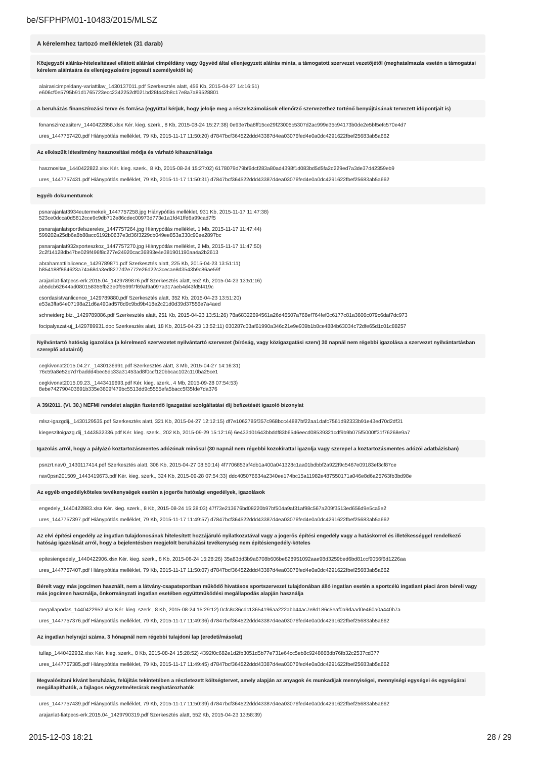be/SFPHPM01-10483/2015/MLSZ
A kérelemhez tartozó mellékletek (31 darab)
Közjegyzői aláírás-hitelesítéssel ellátott aláírási címpéldány vagy ügyvéd által ellenjegyzett aláírás minta, a támogatott szervezet vezetőjétől (meghatalmazás esetén a támogatási kérelem aláírására és ellenjegyzésére jogosult személyektől is)
alairasicimpeldany-variattilav_1430137011.pdf Szerkesztés alatt, 456 Kb, 2015-04-27 14:16:51)
e606cf0e5795b91d1765723ecc2342252df021bd28f442b8c17e8a7a89528801
A beruházás finanszírozási terve és forrása (egyúttal kérjük, hogy jelölje meg a részelszámolások ellenőrző szervezethez történő benyújtásának tervezett időpontjait is)
fonanszirozasiterv_1440422858.xlsx Kér. kieg. szerk., 8 Kb, 2015-08-24 15:27:38) 0e93e7ba8ff15ce29f23005c5307d2ac999e35c94173b0de2e5bf5efc570e4d7
ures_1447757420.pdf Hiánypótlás melléklet, 79 Kb, 2015-11-17 11:50:20) d7847bcf364522ddd43387d4ea03076fed4e0a0dc4291622fbef25683ab5a662
Az elkészült létesítmény hasznosítási módja és várható kihasználtsága
hasznositas_1440422822.xlsx Kér. kieg. szerk., 8 Kb, 2015-08-24 15:27:02) 6178079d79bf6dcf283a80ad4398f1d083bd5d5fa2d229ed7a3de37d42359eb9
ures_1447757431.pdf Hiánypótlás melléklet, 79 Kb, 2015-11-17 11:50:31) d7847bcf364522ddd43387d4ea03076fed4e0a0dc4291622fbef25683ab5a662
Egyéb dokumentumok
psnarajanlat3934eutermekek_1447757258.jpg Hiánypótlás melléklet, 931 Kb, 2015-11-17 11:47:38)
523ce0dcca0d5812cce9c9db712e86cdec00973d773e1a1fd41ffd6a99cad7f5
psnarajanlatsportfelszereles_1447757264.jpg Hiánypótlás melléklet, 1 Mb, 2015-11-17 11:47:44)
599202a25db6a8b88acc6192b0637e3d36f3229cb049ee853a330c90ee2897bc
psnarajanlat932sporteszkoz_1447757270.jpg Hiánypótlás melléklet, 2 Mb, 2015-11-17 11:47:50)
2c2f14128db47be029f496f8c277e24920cac36893e4e381901190aa4a2b2613
abrahamattilalicence_1429789871.pdf Szerkesztés alatt, 225 Kb, 2015-04-23 13:51:11)
b854188f864623a74a68da3ed8277d2e772e26d22c3cecae8d3543b9c86ae59f
arajanlat-fiatpecs-erk.2015.04_1429789876.pdf Szerkesztés alatt, 552 Kb, 2015-04-23 13:51:16)
ab5dcb62644ad080158355fb23e0f9599f7f69af9a097a317aeb4d43fd5f419c
csordasistvanlicence_1429789880.pdf Szerkesztés alatt, 352 Kb, 2015-04-23 13:51:20)
e53a3ffa64e07198a21d6a490ad578d9c9bd9b418e2c21d0d39d37556e7a4aed
schneiderg.biz._1429789886.pdf Szerkesztés alatt, 251 Kb, 2015-04-23 13:51:26) 78a68322694561a26d46507a768ef764fef0c6177c81a3606c079c6daf7dc973
focipalyazat-uj_1429789931.doc Szerkesztés alatt, 18 Kb, 2015-04-23 13:52:11) 030287c03af61990a346c21e9e939b1b8ce4884b63034c72dfe65d1c01c88257
Nyilvántartó hatóság igazolása (a kérelmező szervezetet nyilvántartó szervezet (bíróság, vagy közigazgatási szerv) 30 napnál nem régebbi igazolása a szervezet nyilvántartásban szereplő adatairól)
cegkivonat2015.04.27._1430136991.pdf Szerkesztés alatt, 3 Mb, 2015-04-27 14:16:31)
76c59a8e52c7d7baddd4bec5dc33a31453ad8f0ccf120bbcac102c110ba25ce1
cegkivonat2015.09.23._1443419693.pdf Kér. kieg. szerk., 4 Mb, 2015-09-28 07:54:53)
8ebe742790403691b335e3609f479bc5513dd9c5555efa5bacc5f35fde7da376
A 39/2011. (VI. 30.) NEFMI rendelet alapján fizetendő Igazgatási szolgáltatási díj befizetését igazoló bizonylat
mlsz-igazgdij._1430129535.pdf Szerkesztés alatt, 321 Kb, 2015-04-27 12:12:15) df7e1062785f357c968bcc44887bf22aa1dafc7561d92333b91e43ed70d2df31
kiegeszitoigazg.dij_1443532336.pdf Kér. kieg. szerk., 202 Kb, 2015-09-29 15:12:16) 6e433d01643bbddf83b6546eecd08539321cdf9b9b075f5000ff31f76268e9a7
Igazolás arról, hogy a pályázó köztartozásmentes adózónak minősül (30 napnál nem régebbi közokirattal igazolja vagy szerepel a köztartozásmentes adózói adatbázisban)
psnzrt.nav0_1430117414.pdf Szerkesztés alatt, 306 Kb, 2015-04-27 08:50:14) 4f7706853af4db1a400a041328c1aa01bdbbf2a922f9c5467e09183ef3cf87ce
nav0psn201509_1443419673.pdf Kér. kieg. szerk., 324 Kb, 2015-09-28 07:54:33) ddc405076634a2340ee174bc15a11982e487550171a046e8d6a25763fb3bd98e
Az egyéb engedélyköteles tevékenységek esetén a jogerős hatósági engedélyek, igazolások
engedely_1440422883.xlsx Kér. kieg. szerk., 8 Kb, 2015-08-24 15:28:03) 47f73e213676bd08220b97bf504a9af31af98c567a209f3513ed656d9e5ca5e2
ures_1447757397.pdf Hiánypótlás melléklet, 79 Kb, 2015-11-17 11:49:57) d7847bcf364522ddd43387d4ea03076fed4e0a0dc4291622fbef25683ab5a662
Az elvi építési engedély az ingatlan tulajdonosának hitelesített hozzájáruló nyilatkozatával vagy a jogerős építési engedély vagy a hatáskörrel és illetékességgel rendelkező hatóság igazolását arról, hogy a bejelentésben megjelölt beruházási tevékenység nem építésiengedély-köteles
epitesiengedely_1440422906.xlsx Kér. kieg. szerk., 8 Kb, 2015-08-24 15:28:26) 35a83dd3b9a6708b606be828951092aae98d3259bed6bd81ccf9056f6d1226aa
ures_1447757407.pdf Hiánypótlás melléklet, 79 Kb, 2015-11-17 11:50:07) d7847bcf364522ddd43387d4ea03076fed4e0a0dc4291622fbef25683ab5a662
Bérelt vagy más jogcímen használt, nem a látvány-csapatsportban működő hivatásos sportszervezet tulajdonában álló ingatlan esetén a sportcélú ingatlant piaci áron béreli vagy más jogcímen használja, önkormányzati ingatlan esetében együttműködési megállapodás alapján használja
megallapodas_1440422952.xlsx Kér. kieg. szerk., 8 Kb, 2015-08-24 15:29:12) 0cfc8c36cdc13654196aa222abb44ac7e8d186c5eaf0a9daad0e460a0a440b7a
ures_1447757376.pdf Hiánypótlás melléklet, 79 Kb, 2015-11-17 11:49:36) d7847bcf364522ddd43387d4ea03076fed4e0a0dc4291622fbef25683ab5a662
Az ingatlan helyrajzi száma, 3 hónapnál nem régebbi tulajdoni lap (eredeti/másolat)
tullap_1440422932.xlsx Kér. kieg. szerk., 8 Kb, 2015-08-24 15:28:52) 4392f0c682e1d2fb3051d5b77e731e64cc5eb8c9248668db76fb32c2537cd377
ures_1447757385.pdf Hiánypótlás melléklet, 79 Kb, 2015-11-17 11:49:45) d7847bcf364522ddd43387d4ea03076fed4e0a0dc4291622fbef25683ab5a662
Megvalósítani kívánt beruházás, felújítás tekintetében a részletezett költségtervet, amely alapján az anyagok és munkadíjak mennyiségei, mennyiségi egységei és egységárai megállapíthatók, a fajlagos négyzetméterárak meghatározhatók
ures_1447757439.pdf Hiánypótlás melléklet, 79 Kb, 2015-11-17 11:50:39) d7847bcf364522ddd43387d4ea03076fed4e0a0dc4291622fbef25683ab5a662
arajanlat-fiatpecs-erk.2015.04_1429790319.pdf Szerkesztés alatt, 552 Kb, 2015-04-23 13:58:39)
2015-12-03 18:21 28 / 29